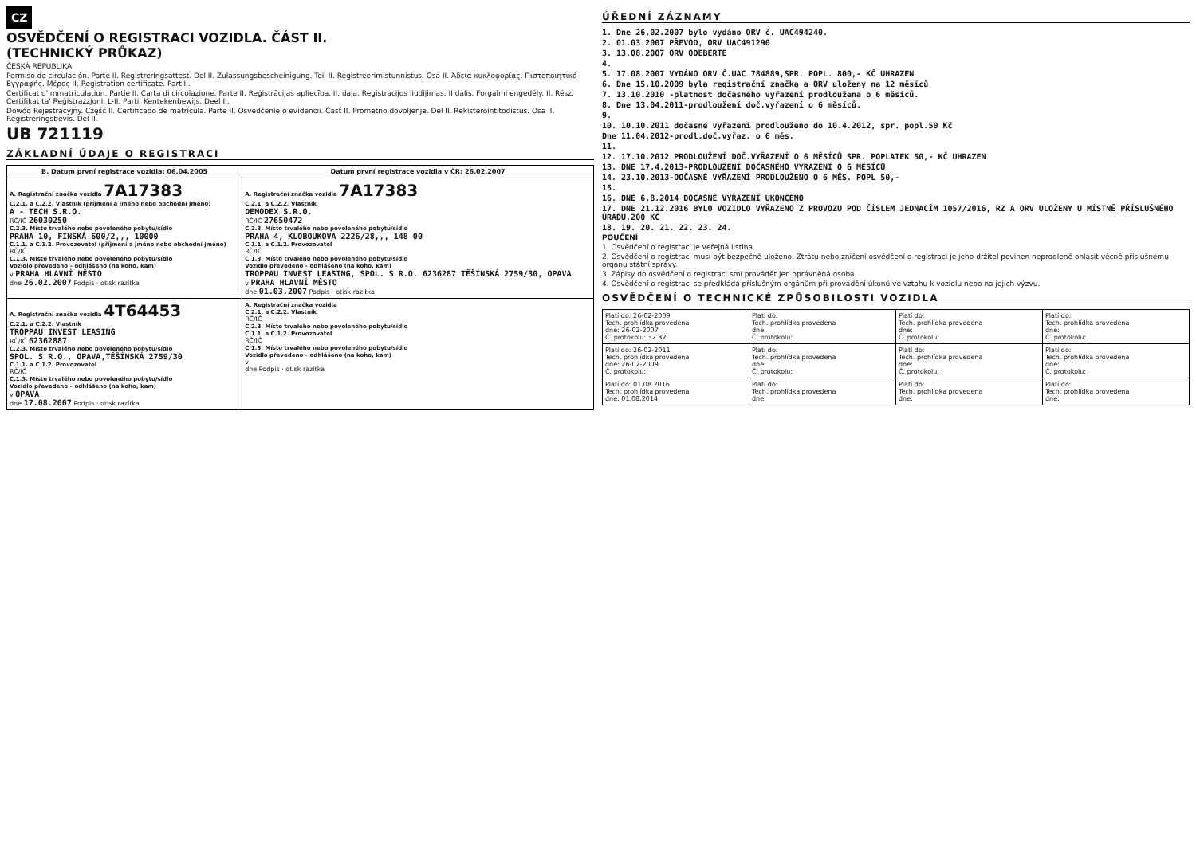CZ
OSVĚDČENÍ O REGISTRACI VOZIDLA. ČÁST II.
(TECHNICKÝ PRŮKAZ)
ČESKÁ REPUBLIKA
Permiso de circulación. Parte II. Registreringsattest. Del II. Zulassungsbescheinigung. Teil II. Registreerimistunnistus. Osa II. Άδεια κυκλοφορίας. Πιστοποιητικό Εγγραφής. Μέρος II. Registration certificate. Part II.
Certificat d'immatriculation. Partie II. Carta di circolazione. Parte II. Reģistrācijas apliecība. II. daļa. Registracijos liudijimas. II dalis. Forgalmi engedély. II. Rész. Certifikat ta' Reġistrazzjoni. L-II. Parti. Kentekenbewijs. Deel II.
Dowód Rejestracyjny. Część II. Certificado de matrícula. Parte II. Osvedčenie o evidencii. Časť II. Prometno dovoljenje. Del II. Rekisteröintitodistus. Osa II. Registreringsbevis. Del II.
UB 721119
ZÁKLADNÍ ÚDAJE O REGISTRACI
| B. Datum první registrace vozidla: 06.04.2005 | Datum první registrace vozidla v ČR: 26.02.2007 |
| --- | --- |
| A. Registrační značka vozidla 7A17383 C.2.1. a C.2.2. Vlastník (příjmení a jméno nebo obchodní jméno) A - TECH S.R.O. RČ/IČ 26030250 C.2.3. Místo trvalého nebo povoleného pobytu/sídlo PRAHA 10, FINSKÁ 600/2,,, 10000 C.1.1. a C.1.2. Provozovatel (příjmení a jméno nebo obchodní jméno) RČ/IČ C.1.3. Místo trvalého nebo povoleného pobytu/sídlo Vozidlo převedeno – odhlášeno (na koho, kam) v PRAHA HLAVNÍ MĚSTO dne 26.02.2007 Podpis · otisk razítka | A. Registrační značka vozidla 7A17383 C.2.1. a C.2.2. Vlastník DEMODEX S.R.O. RČ/IČ 27650472 C.2.3. Místo trvalého nebo povoleného pobytu/sídlo PRAHA 4, KLOBOUKOVA 2226/28,,, 148 00 C.1.1. a C.1.2. Provozovatel RČ/IČ C.1.3. Místo trvalého nebo povoleného pobytu/sídlo Vozidlo převedeno – odhlášeno (na koho, kam) TROPPAU INVEST LEASING, SPOL. S R.O. 6236287 TĚŠÍNSKÁ 2759/30, OPAVA v PRAHA HLAVNÍ MĚSTO dne 01.03.2007 Podpis · otisk razítka |
| A. Registrační značka vozidla 4T64453 C.2.1. a C.2.2. Vlastník TROPPAU INVEST LEASING RČ/IČ 62362887 C.2.3. Místo trvalého nebo povoleného pobytu/sídlo SPOL. S R.O., OPAVA,TĚŠÍNSKÁ 2759/30 C.1.1. a C.1.2. Provozovatel RČ/IČ C.1.3. Místo trvalého nebo povoleného pobytu/sídlo Vozidlo převedeno – odhlášeno (na koho, kam) v OPAVA dne 17.08.2007 Podpis · otisk razítka | A. Registrační značka vozidla C.2.1. a C.2.2. Vlastník RČ/IČ C.2.3. Místo trvalého nebo povoleného pobytu/sídlo C.1.1. a C.1.2. Provozovatel RČ/IČ C.1.3. Místo trvalého nebo povoleného pobytu/sídlo Vozidlo převedeno – odhlášeno (na koho, kam) v dne Podpis · otisk razítka |
ÚŘEDNÍ ZÁZNAMY
1. Dne 26.02.2007 bylo vydáno ORV č. UAC494240.
2. 01.03.2007 PŘEVOD, ORV UAC491290
3. 13.08.2007 ORV ODEBERTE
4.
5. 17.08.2007 VYDÁNO ORV Č.UAC 784889,SPR. POPL. 800,- KČ UHRAZEN
6. Dne 15.10.2009 byla registrační značka a ORV uloženy na 12 měsíců
7. 13.10.2010 -platnost dočasného vyřazení prodloužena o 6 měsíců.
8. Dne 13.04.2011-prodloužení doč.vyřazení o 6 měsíců.
9.
10. 10.10.2011 dočasné vyřazení prodlouženo do 10.4.2012, spr. popl.50 Kč
Dne 11.04.2012-prodl.doč.vyřaz. o 6 měs.
11.
12. 17.10.2012 PRODLOUŽENÍ DOČ.VYŘAZENÍ O 6 MĚSÍCŮ SPR. POPLATEK 50,- KČ UHRAZEN
13. DNE 17.4.2013-PRODLOUŽENÍ DOČASNÉHO VYŘAZENÍ O 6 MĚSÍCŮ
14. 23.10.2013-DOČASNÉ VYŘAZENÍ PRODLOUŽENO O 6 MĚS. POPL 50,-
15.
16. DNE 6.8.2014 DOČASNÉ VYŘAZENÍ UKONČENO
17. DNE 21.12.2016 BYLO VOZIDLO VYŘAZENO Z PROVOZU POD ČÍSLEM JEDNACÍM 1057/2016, RZ A ORV ULOŽENY U MÍSTNĚ PŘÍSLUŠNÉHO ÚŘADU.200 KČ
18. 19. 20. 21. 22. 23. 24.
POUČENÍ
1. Osvědčení o registraci je veřejná listina.
2. Osvědčení o registraci musí být bezpečně uloženo. Ztrátu nebo zničení osvědčení o registraci je jeho držitel povinen neprodleně ohlásit věcně příslušnému orgánu státní správy.
3. Zápisy do osvědčení o registraci smí provádět jen oprávněná osoba.
4. Osvědčení o registraci se předkládá příslušným orgánům při provádění úkonů ve vztahu k vozidlu nebo na jejich výzvu.
OSVĚDČENÍ O TECHNICKÉ ZPŮSOBILOSTI VOZIDLA
| Platí do: 26-02-2009 Tech. prohlídka provedena dne: 26-02-2007 Č. protokolu: 32 32 | Platí do: Tech. prohlídka provedena dne: Č. protokolu: | Platí do: Tech. prohlídka provedena dne: Č. protokolu: | Platí do: Tech. prohlídka provedena dne: Č. protokolu: |
| Platí do: 26-02-2011 Tech. prohlídka provedena dne: 26-02-2009 Č. protokolu: | Platí do: Tech. prohlídka provedena dne: Č. protokolu: | Platí do: Tech. prohlídka provedena dne: Č. protokolu: | Platí do: Tech. prohlídka provedena dne: Č. protokolu: |
| Platí do: 01.08.2016 Tech. prohlídka provedena dne: 01.08.2014 | Platí do: Tech. prohlídka provedena dne: | Platí do: Tech. prohlídka provedena dne: | Platí do: Tech. prohlídka provedena dne: |